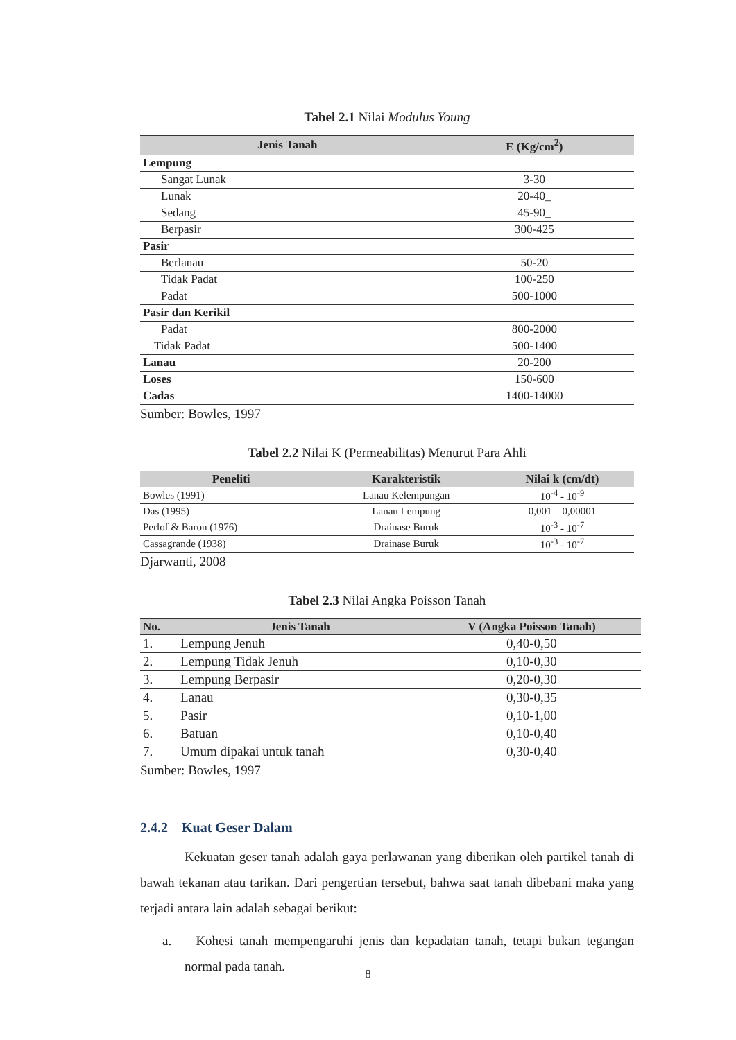Tabel 2.1 Nilai Modulus Young
| Jenis Tanah | E (Kg/cm<sup>2</sup>) |
| --- | --- |
| Lempung | |
| Sangat Lunak | 3-30 |
| Lunak | 20-40_ |
| Sedang | 45-90_ |
| Berpasir | 300-425 |
| Pasir | |
| Berlanau | 50-20 |
| Tidak Padat | 100-250 |
| Padat | 500-1000 |
| Pasir dan Kerikil | |
| Padat | 800-2000 |
| Tidak Padat | 500-1400 |
| Lanau | 20-200 |
| Loses | 150-600 |
| Cadas | 1400-14000 |
Sumber: Bowles, 1997
Tabel 2.2 Nilai K (Permeabilitas) Menurut Para Ahli
| Peneliti | Karakteristik | Nilai k (cm/dt) |
| --- | --- | --- |
| Bowles (1991) | Lanau Kelempungan | 10<sup>-4</sup> - 10<sup>-9</sup> |
| Das (1995) | Lanau Lempung | 0,001 – 0,00001 |
| Perlof & Baron (1976) | Drainase Buruk | 10<sup>-3</sup> - 10<sup>-7</sup> |
| Cassagrande (1938) | Drainase Buruk | 10<sup>-3</sup> - 10<sup>-7</sup> |
Djarwanti, 2008
Tabel 2.3 Nilai Angka Poisson Tanah
| No. | Jenis Tanah | V (Angka Poisson Tanah) |
| --- | --- | --- |
| 1. | Lempung Jenuh | 0,40-0,50 |
| 2. | Lempung Tidak Jenuh | 0,10-0,30 |
| 3. | Lempung Berpasir | 0,20-0,30 |
| 4. | Lanau | 0,30-0,35 |
| 5. | Pasir | 0,10-1,00 |
| 6. | Batuan | 0,10-0,40 |
| 7. | Umum dipakai untuk tanah | 0,30-0,40 |
Sumber: Bowles, 1997
2.4.2 Kuat Geser Dalam
Kekuatan geser tanah adalah gaya perlawanan yang diberikan oleh partikel tanah di bawah tekanan atau tarikan. Dari pengertian tersebut, bahwa saat tanah dibebani maka yang terjadi antara lain adalah sebagai berikut:
a. Kohesi tanah mempengaruhi jenis dan kepadatan tanah, tetapi bukan tegangan normal pada tanah.
8